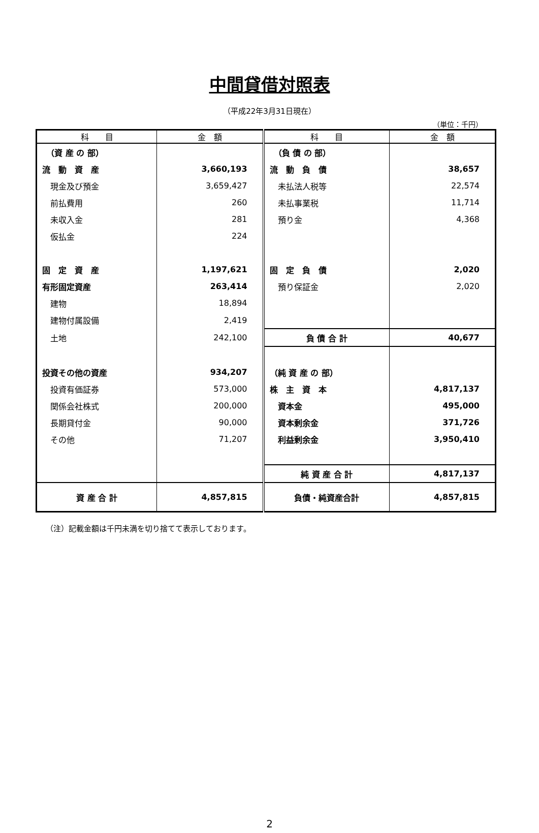中間貸借対照表
（平成22年3月31日現在）
（単位：千円）
| 科 目 | 金 額 | 科 目 | 金 額 |
| --- | --- | --- | --- |
| （資 産 の 部） | | （負 債 の 部） | |
| 流 動 資 産 | 3,660,193 | 流 動 負 債 | 38,657 |
| 現金及び預金 | 3,659,427 | 未払法人税等 | 22,574 |
| 前払費用 | 260 | 未払事業税 | 11,714 |
| 未収入金 | 281 | 預り金 | 4,368 |
| 仮払金 | 224 | | |
| 固 定 資 産 | 1,197,621 | 固 定 負 債 | 2,020 |
| 有形固定資産 | 263,414 | 預り保証金 | 2,020 |
| 建物 | 18,894 | | |
| 建物付属設備 | 2,419 | | |
| 土地 | 242,100 | 負 債 合 計 | 40,677 |
| 投資その他の資産 | 934,207 | （純 資 産 の 部） | |
| 投資有価証券 | 573,000 | 株 主 資 本 | 4,817,137 |
| 関係会社株式 | 200,000 | 資本金 | 495,000 |
| 長期貸付金 | 90,000 | 資本剰余金 | 371,726 |
| その他 | 71,207 | 利益剰余金 | 3,950,410 |
| | | 純 資 産 合 計 | 4,817,137 |
| 資 産 合 計 | 4,857,815 | 負債・純資産合計 | 4,857,815 |
（注）記載金額は千円未満を切り捨てて表示しております。
2